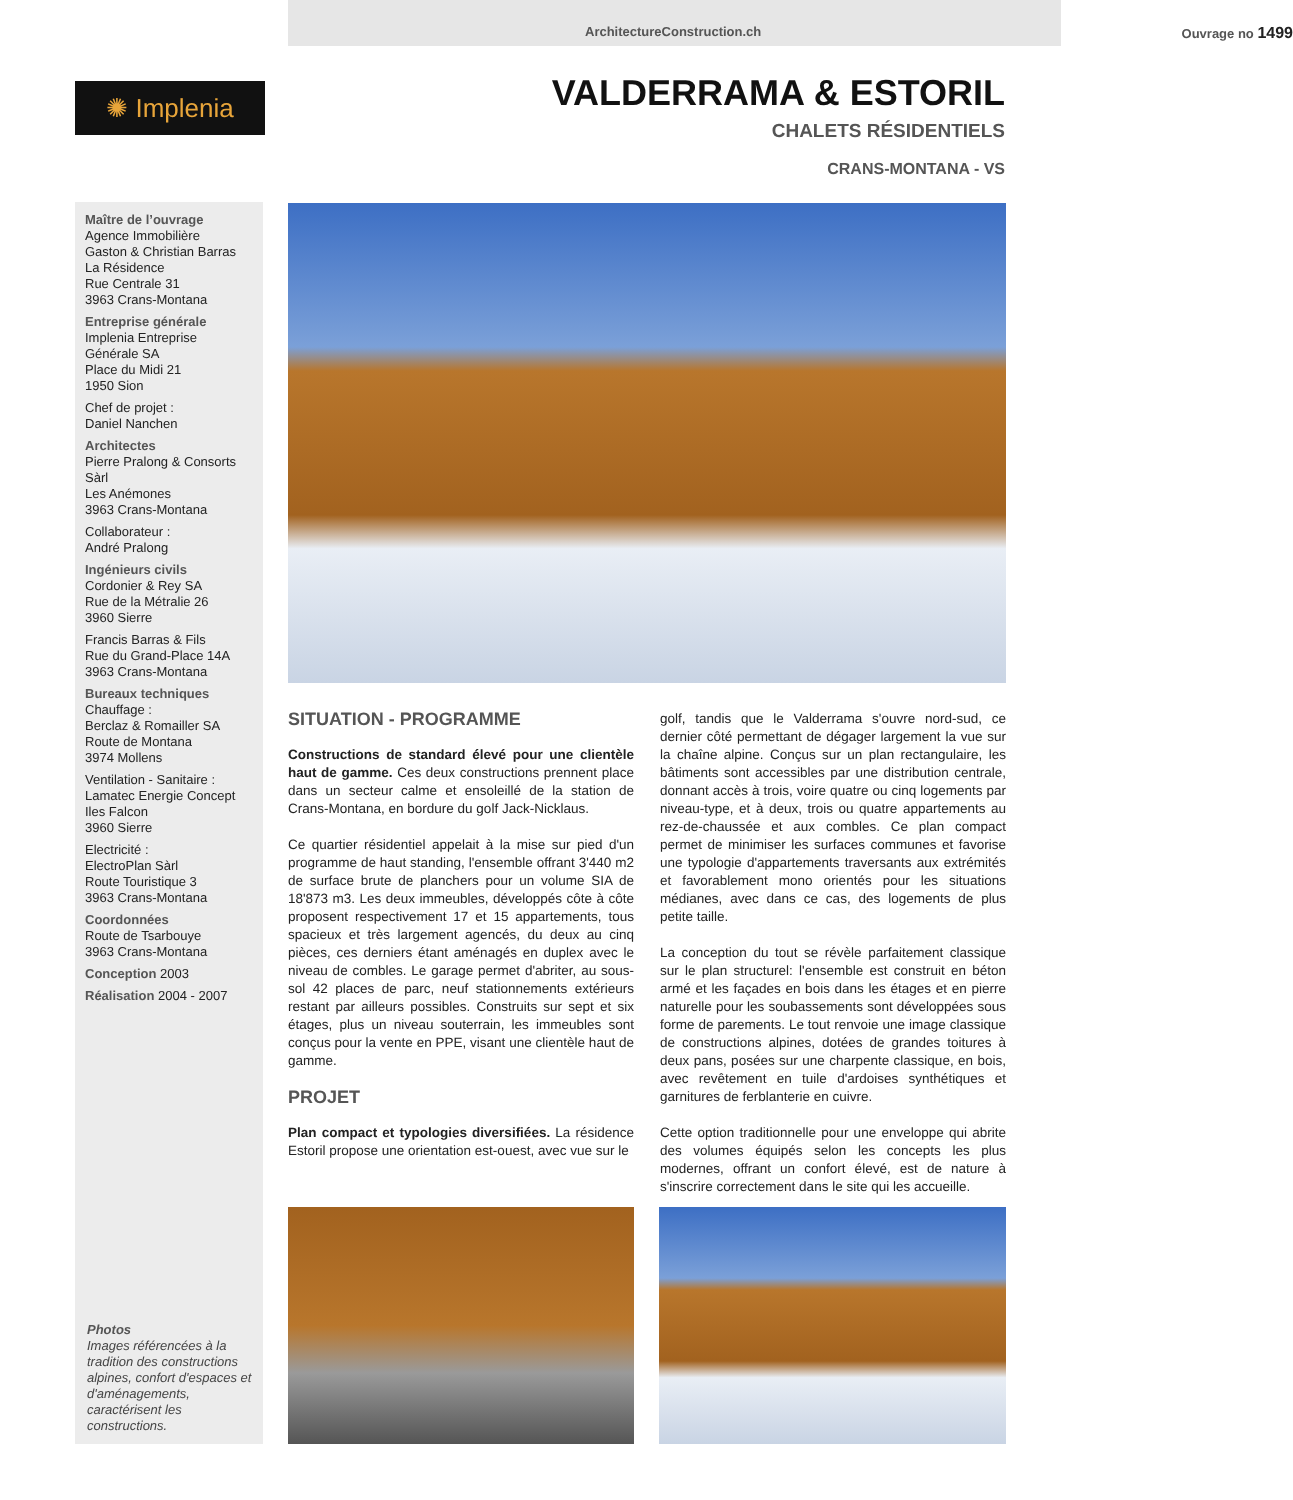ArchitectureConstruction.ch Ouvrage no 1499
✺ Implenia
VALDERRAMA & ESTORIL
CHALETS RÉSIDENTIELS
CRANS-MONTANA - VS
Maître de l’ouvrage
Agence Immobilière
Gaston & Christian Barras
La Résidence
Rue Centrale 31
3963 Crans-Montana
Entreprise générale
Implenia Entreprise Générale SA
Place du Midi 21
1950 Sion
Chef de projet :
Daniel Nanchen
Architectes
Pierre Pralong & Consorts Sàrl
Les Anémones
3963 Crans-Montana
Collaborateur :
André Pralong
Ingénieurs civils
Cordonier & Rey SA
Rue de la Métralie 26
3960 Sierre
Francis Barras & Fils
Rue du Grand-Place 14A
3963 Crans-Montana
Bureaux techniques
Chauffage :
Berclaz & Romailler SA
Route de Montana
3974 Mollens
Ventilation - Sanitaire :
Lamatec Energie Concept
Iles Falcon
3960 Sierre
Electricité :
ElectroPlan Sàrl
Route Touristique 3
3963 Crans-Montana
Coordonnées
Route de Tsarbouye
3963 Crans-Montana
Conception 2003
Réalisation 2004 - 2007
Photos
Images référencées à la tradition des constructions alpines, confort d'espaces et d'aménagements, caractérisent les constructions.
SITUATION - PROGRAMME
Constructions de standard élevé pour une clientèle haut de gamme. Ces deux constructions prennent place dans un secteur calme et ensoleillé de la station de Crans-Montana, en bordure du golf Jack-Nicklaus.
Ce quartier résidentiel appelait à la mise sur pied d'un programme de haut standing, l'ensemble offrant 3'440 m2 de surface brute de planchers pour un volume SIA de 18'873 m3. Les deux immeubles, développés côte à côte proposent respectivement 17 et 15 appartements, tous spacieux et très largement agencés, du deux au cinq pièces, ces derniers étant aménagés en duplex avec le niveau de combles. Le garage permet d'abriter, au sous-sol 42 places de parc, neuf stationnements extérieurs restant par ailleurs possibles. Construits sur sept et six étages, plus un niveau souterrain, les immeubles sont conçus pour la vente en PPE, visant une clientèle haut de gamme.
PROJET
Plan compact et typologies diversifiées. La résidence Estoril propose une orientation est-ouest, avec vue sur le
golf, tandis que le Valderrama s'ouvre nord-sud, ce dernier côté permettant de dégager largement la vue sur la chaîne alpine. Conçus sur un plan rectangulaire, les bâtiments sont accessibles par une distribution centrale, donnant accès à trois, voire quatre ou cinq logements par niveau-type, et à deux, trois ou quatre appartements au rez-de-chaussée et aux combles. Ce plan compact permet de minimiser les surfaces communes et favorise une typologie d'appartements traversants aux extrémités et favorablement mono orientés pour les situations médianes, avec dans ce cas, des logements de plus petite taille.
La conception du tout se révèle parfaitement classique sur le plan structurel: l'ensemble est construit en béton armé et les façades en bois dans les étages et en pierre naturelle pour les soubassements sont développées sous forme de parements. Le tout renvoie une image classique de constructions alpines, dotées de grandes toitures à deux pans, posées sur une charpente classique, en bois, avec revêtement en tuile d'ardoises synthétiques et garnitures de ferblanterie en cuivre.
Cette option traditionnelle pour une enveloppe qui abrite des volumes équipés selon les concepts les plus modernes, offrant un confort élevé, est de nature à s'inscrire correctement dans le site qui les accueille.